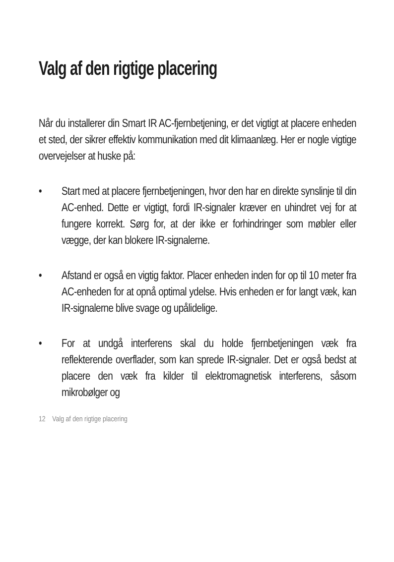Valg af den rigtige placering
Når du installerer din Smart IR AC-fjernbetjening, er det vigtigt at placere enheden et sted, der sikrer effektiv kommunikation med dit klimaanlæg. Her er nogle vigtige overvejelser at huske på:
• Start med at placere fjernbetjeningen, hvor den har en direkte synslinje til din AC-enhed. Dette er vigtigt, fordi IR-signaler kræver en uhindret vej for at fungere korrekt. Sørg for, at der ikke er forhindringer som møbler eller vægge, der kan blokere IR-signalerne.
• Afstand er også en vigtig faktor. Placer enheden inden for op til 10 meter fra AC-enheden for at opnå optimal ydelse. Hvis enheden er for langt væk, kan IR-signalerne blive svage og upålidelige.
• For at undgå interferens skal du holde fjernbetjeningen væk fra reflekterende overflader, som kan sprede IR-signaler. Det er også bedst at placere den væk fra kilder til elektromagnetisk interferens, såsom mikrobølger og
12 Valg af den rigtige placering